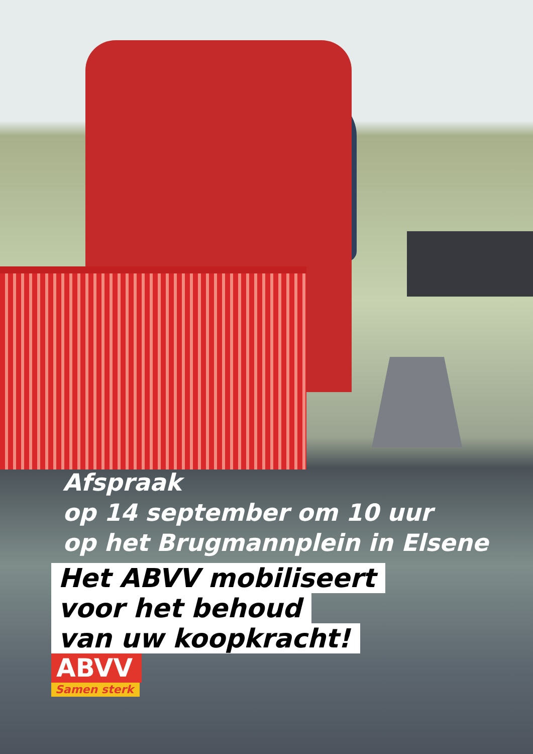Afspraak
op 14 september om 10 uur
op het Brugmannplein in Elsene
Het ABVV mobiliseert
voor het behoud
van uw koopkracht!
ABVV
Samen sterk